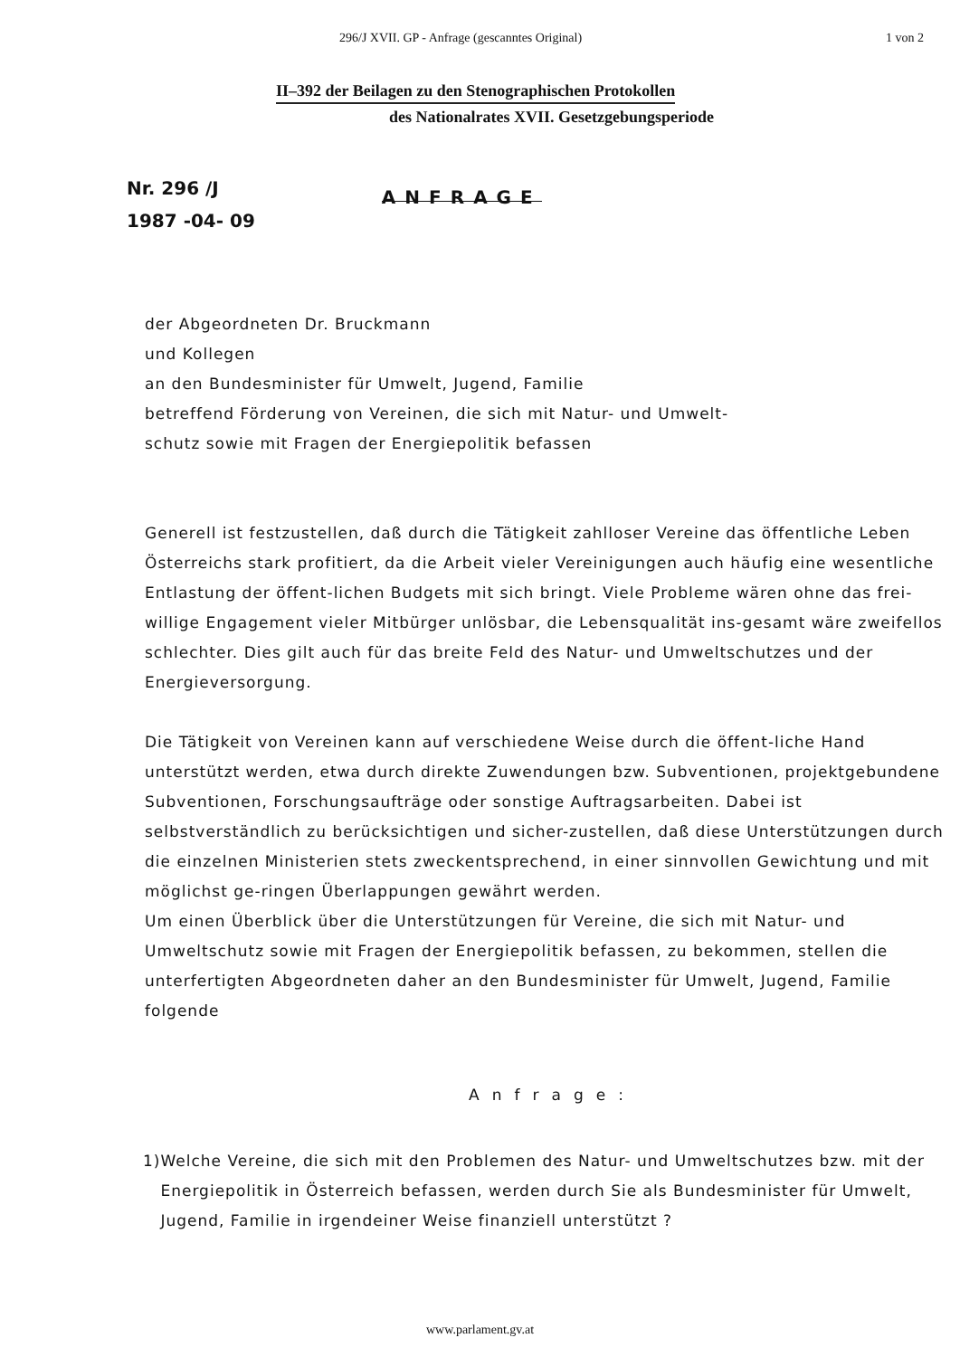296/J XVII. GP - Anfrage (gescanntes Original) 1 von 2
II–392 der Beilagen zu den Stenographischen Protokollen
des Nationalrates XVII. Gesetzgebungsperiode
Nr. 296 /J
1987 -04- 09
ANFRAGE
der Abgeordneten Dr. Bruckmann
und Kollegen
an den Bundesminister für Umwelt, Jugend, Familie
betreffend Förderung von Vereinen, die sich mit Natur- und Umwelt-
schutz sowie mit Fragen der Energiepolitik befassen
Generell ist festzustellen, daß durch die Tätigkeit zahlloser Vereine das öffentliche Leben Österreichs stark profitiert, da die Arbeit vieler Vereinigungen auch häufig eine wesentliche Entlastung der öffent-lichen Budgets mit sich bringt. Viele Probleme wären ohne das frei-willige Engagement vieler Mitbürger unlösbar, die Lebensqualität ins-gesamt wäre zweifellos schlechter. Dies gilt auch für das breite Feld des Natur- und Umweltschutzes und der Energieversorgung.
Die Tätigkeit von Vereinen kann auf verschiedene Weise durch die öffent-liche Hand unterstützt werden, etwa durch direkte Zuwendungen bzw. Subventionen, projektgebundene Subventionen, Forschungsaufträge oder sonstige Auftragsarbeiten. Dabei ist selbstverständlich zu berücksichtigen und sicher-zustellen, daß diese Unterstützungen durch die einzelnen Ministerien stets zweckentsprechend, in einer sinnvollen Gewichtung und mit möglichst ge-ringen Überlappungen gewährt werden.
Um einen Überblick über die Unterstützungen für Vereine, die sich mit Natur- und Umweltschutz sowie mit Fragen der Energiepolitik befassen, zu bekommen, stellen die unterfertigten Abgeordneten daher an den Bundesminister für Umwelt, Jugend, Familie folgende
Anfrage:
1) Welche Vereine, die sich mit den Problemen des Natur- und Umweltschutzes bzw. mit der Energiepolitik in Österreich befassen, werden durch Sie als Bundesminister für Umwelt, Jugend, Familie in irgendeiner Weise finanziell unterstützt ?
www.parlament.gv.at